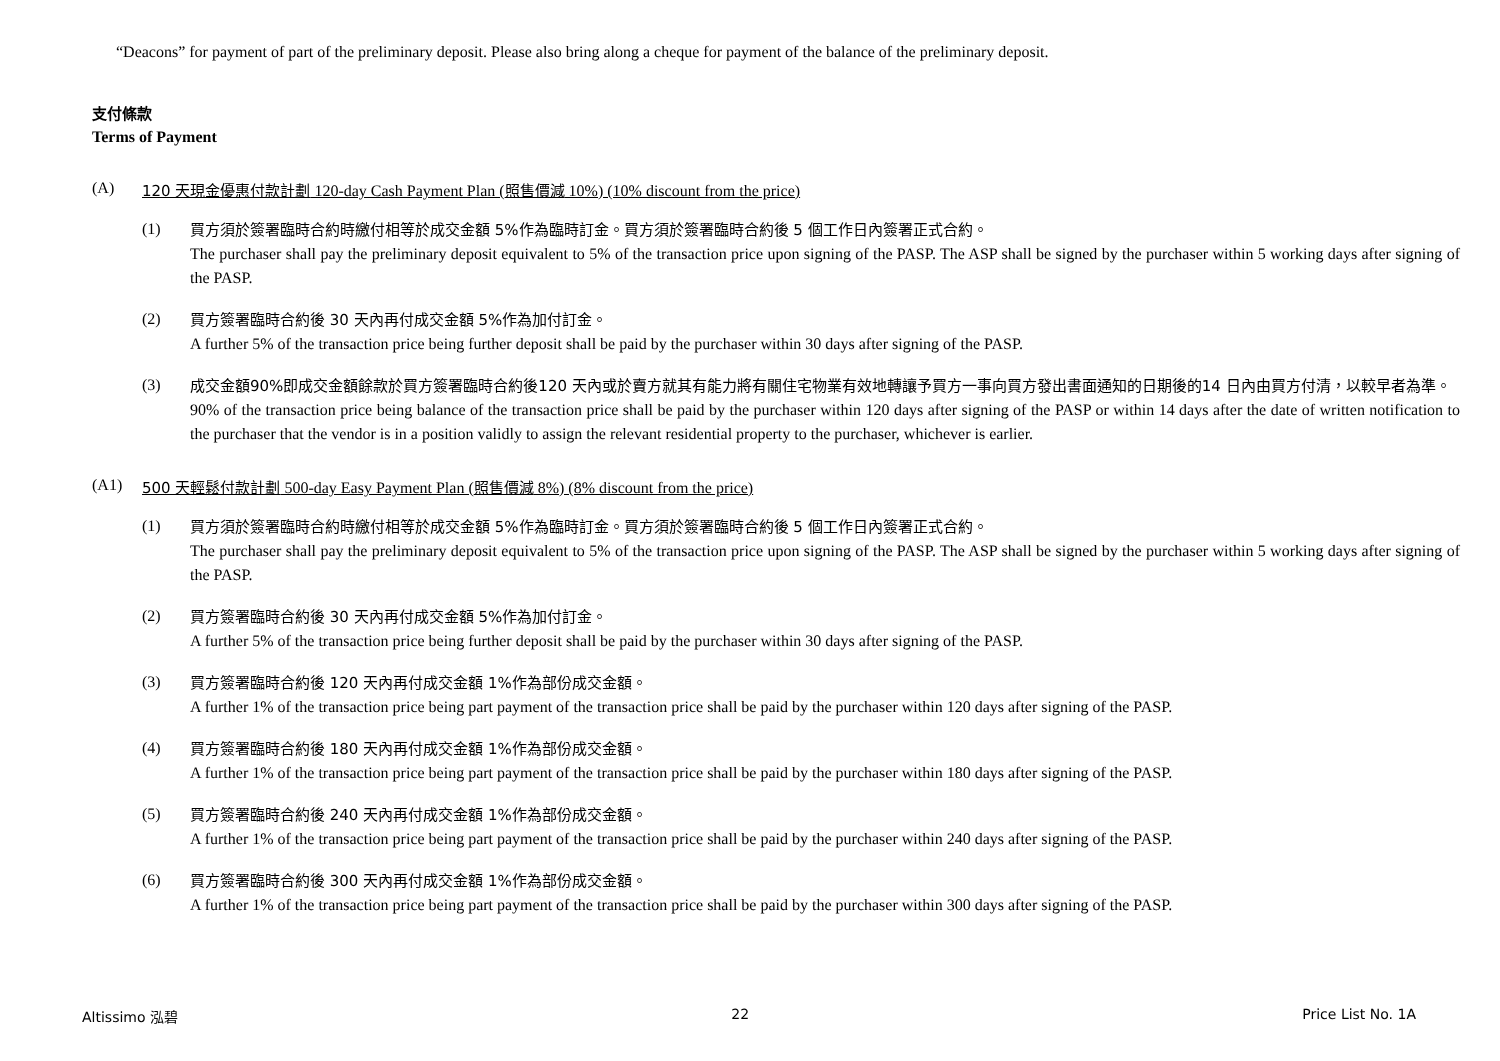“Deacons” for payment of part of the preliminary deposit. Please also bring along a cheque for payment of the balance of the preliminary deposit.
支付條款
Terms of Payment
(A) 120 天現金優惠付款計劃 120-day Cash Payment Plan (照售價減 10%) (10% discount from the price)
(1)
買方須於簽署臨時合約時繳付相等於成交金額 5%作為臨時訂金。買方須於簽署臨時合約後 5 個工作日內簽署正式合約。
The purchaser shall pay the preliminary deposit equivalent to 5% of the transaction price upon signing of the PASP. The ASP shall be signed by the purchaser within 5 working days after signing of the PASP.
(2)
買方簽署臨時合約後 30 天內再付成交金額 5%作為加付訂金。
A further 5% of the transaction price being further deposit shall be paid by the purchaser within 30 days after signing of the PASP.
(3)
成交金額90%即成交金額餘款於買方簽署臨時合約後120 天內或於賣方就其有能力將有關住宅物業有效地轉讓予買方一事向買方發出書面通知的日期後的14 日內由買方付清，以較早者為準。
90% of the transaction price being balance of the transaction price shall be paid by the purchaser within 120 days after signing of the PASP or within 14 days after the date of written notification to the purchaser that the vendor is in a position validly to assign the relevant residential property to the purchaser, whichever is earlier.
(A1) 500 天輕鬆付款計劃 500-day Easy Payment Plan (照售價減 8%) (8% discount from the price)
(1)
買方須於簽署臨時合約時繳付相等於成交金額 5%作為臨時訂金。買方須於簽署臨時合約後 5 個工作日內簽署正式合約。
The purchaser shall pay the preliminary deposit equivalent to 5% of the transaction price upon signing of the PASP. The ASP shall be signed by the purchaser within 5 working days after signing of the PASP.
(2)
買方簽署臨時合約後 30 天內再付成交金額 5%作為加付訂金。
A further 5% of the transaction price being further deposit shall be paid by the purchaser within 30 days after signing of the PASP.
(3)
買方簽署臨時合約後 120 天內再付成交金額 1%作為部份成交金額。
A further 1% of the transaction price being part payment of the transaction price shall be paid by the purchaser within 120 days after signing of the PASP.
(4)
買方簽署臨時合約後 180 天內再付成交金額 1%作為部份成交金額。
A further 1% of the transaction price being part payment of the transaction price shall be paid by the purchaser within 180 days after signing of the PASP.
(5)
買方簽署臨時合約後 240 天內再付成交金額 1%作為部份成交金額。
A further 1% of the transaction price being part payment of the transaction price shall be paid by the purchaser within 240 days after signing of the PASP.
(6)
買方簽署臨時合約後 300 天內再付成交金額 1%作為部份成交金額。
A further 1% of the transaction price being part payment of the transaction price shall be paid by the purchaser within 300 days after signing of the PASP.
Altissimo 泓碧 22 Price List No. 1A